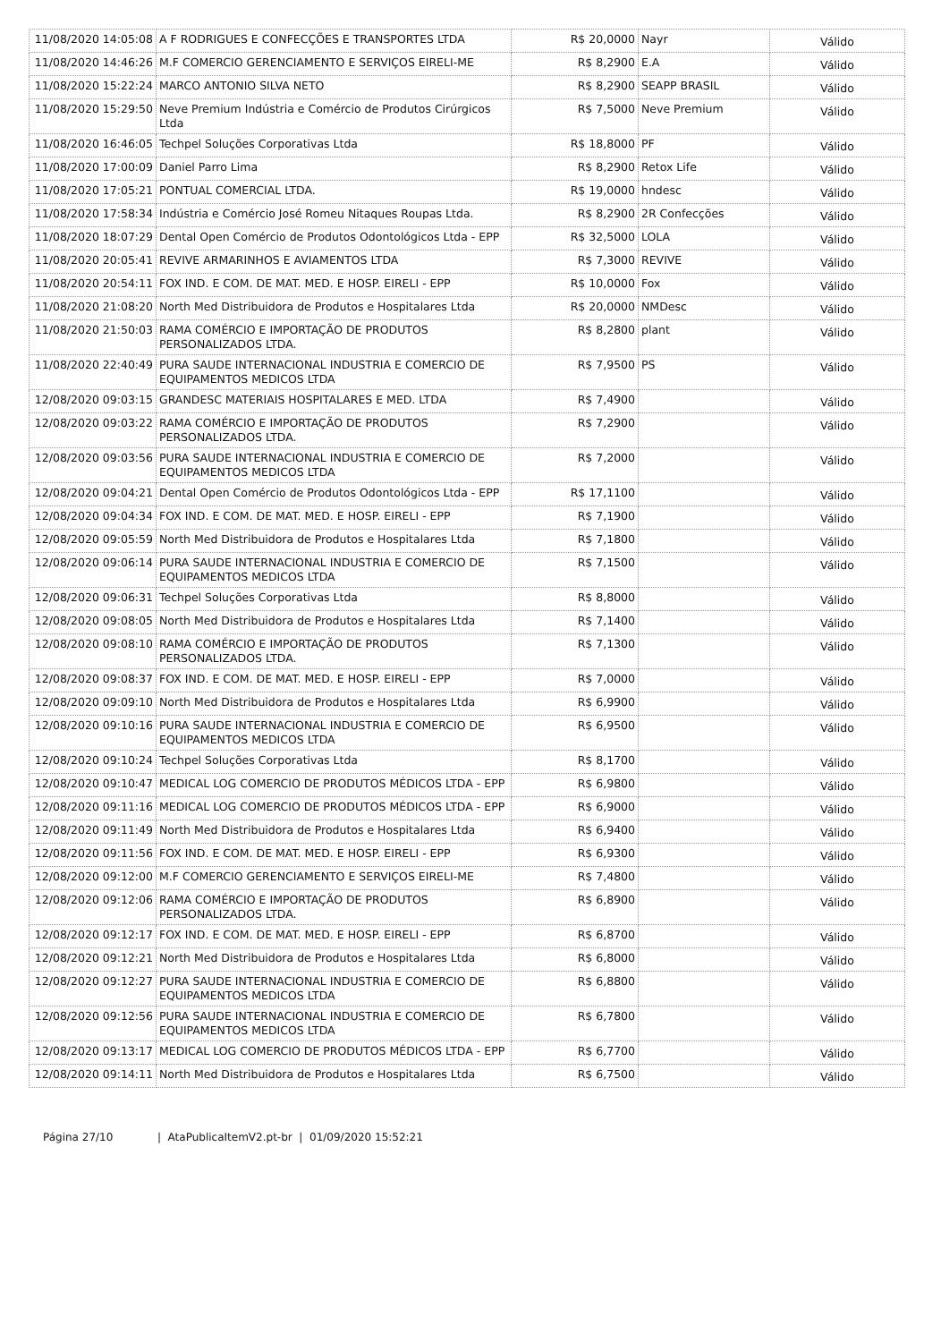| 11/08/2020 14:05:08 | A F RODRIGUES E CONFECÇÕES E TRANSPORTES LTDA | R$ 20,0000 | Nayr | Válido |
| 11/08/2020 14:46:26 | M.F COMERCIO GERENCIAMENTO E SERVIÇOS EIRELI-ME | R$ 8,2900 | E.A | Válido |
| 11/08/2020 15:22:24 | MARCO ANTONIO SILVA NETO | R$ 8,2900 | SEAPP BRASIL | Válido |
| 11/08/2020 15:29:50 | Neve Premium Indústria e Comércio de Produtos Cirúrgicos Ltda | R$ 7,5000 | Neve Premium | Válido |
| 11/08/2020 16:46:05 | Techpel Soluções Corporativas Ltda | R$ 18,8000 | PF | Válido |
| 11/08/2020 17:00:09 | Daniel Parro Lima | R$ 8,2900 | Retox Life | Válido |
| 11/08/2020 17:05:21 | PONTUAL COMERCIAL LTDA. | R$ 19,0000 | hndesc | Válido |
| 11/08/2020 17:58:34 | Indústria e Comércio José Romeu Nitaques Roupas Ltda. | R$ 8,2900 | 2R Confecções | Válido |
| 11/08/2020 18:07:29 | Dental Open Comércio de Produtos Odontológicos Ltda - EPP | R$ 32,5000 | LOLA | Válido |
| 11/08/2020 20:05:41 | REVIVE ARMARINHOS E AVIAMENTOS LTDA | R$ 7,3000 | REVIVE | Válido |
| 11/08/2020 20:54:11 | FOX IND. E COM. DE MAT. MED. E HOSP. EIRELI - EPP | R$ 10,0000 | Fox | Válido |
| 11/08/2020 21:08:20 | North Med Distribuidora de Produtos e Hospitalares Ltda | R$ 20,0000 | NMDesc | Válido |
| 11/08/2020 21:50:03 | RAMA COMÉRCIO E IMPORTAÇÃO DE PRODUTOS PERSONALIZADOS LTDA. | R$ 8,2800 | plant | Válido |
| 11/08/2020 22:40:49 | PURA SAUDE INTERNACIONAL INDUSTRIA E COMERCIO DE EQUIPAMENTOS MEDICOS LTDA | R$ 7,9500 | PS | Válido |
| 12/08/2020 09:03:15 | GRANDESC MATERIAIS HOSPITALARES E MED. LTDA | R$ 7,4900 | | Válido |
| 12/08/2020 09:03:22 | RAMA COMÉRCIO E IMPORTAÇÃO DE PRODUTOS PERSONALIZADOS LTDA. | R$ 7,2900 | | Válido |
| 12/08/2020 09:03:56 | PURA SAUDE INTERNACIONAL INDUSTRIA E COMERCIO DE EQUIPAMENTOS MEDICOS LTDA | R$ 7,2000 | | Válido |
| 12/08/2020 09:04:21 | Dental Open Comércio de Produtos Odontológicos Ltda - EPP | R$ 17,1100 | | Válido |
| 12/08/2020 09:04:34 | FOX IND. E COM. DE MAT. MED. E HOSP. EIRELI - EPP | R$ 7,1900 | | Válido |
| 12/08/2020 09:05:59 | North Med Distribuidora de Produtos e Hospitalares Ltda | R$ 7,1800 | | Válido |
| 12/08/2020 09:06:14 | PURA SAUDE INTERNACIONAL INDUSTRIA E COMERCIO DE EQUIPAMENTOS MEDICOS LTDA | R$ 7,1500 | | Válido |
| 12/08/2020 09:06:31 | Techpel Soluções Corporativas Ltda | R$ 8,8000 | | Válido |
| 12/08/2020 09:08:05 | North Med Distribuidora de Produtos e Hospitalares Ltda | R$ 7,1400 | | Válido |
| 12/08/2020 09:08:10 | RAMA COMÉRCIO E IMPORTAÇÃO DE PRODUTOS PERSONALIZADOS LTDA. | R$ 7,1300 | | Válido |
| 12/08/2020 09:08:37 | FOX IND. E COM. DE MAT. MED. E HOSP. EIRELI - EPP | R$ 7,0000 | | Válido |
| 12/08/2020 09:09:10 | North Med Distribuidora de Produtos e Hospitalares Ltda | R$ 6,9900 | | Válido |
| 12/08/2020 09:10:16 | PURA SAUDE INTERNACIONAL INDUSTRIA E COMERCIO DE EQUIPAMENTOS MEDICOS LTDA | R$ 6,9500 | | Válido |
| 12/08/2020 09:10:24 | Techpel Soluções Corporativas Ltda | R$ 8,1700 | | Válido |
| 12/08/2020 09:10:47 | MEDICAL LOG COMERCIO DE PRODUTOS MÉDICOS LTDA - EPP | R$ 6,9800 | | Válido |
| 12/08/2020 09:11:16 | MEDICAL LOG COMERCIO DE PRODUTOS MÉDICOS LTDA - EPP | R$ 6,9000 | | Válido |
| 12/08/2020 09:11:49 | North Med Distribuidora de Produtos e Hospitalares Ltda | R$ 6,9400 | | Válido |
| 12/08/2020 09:11:56 | FOX IND. E COM. DE MAT. MED. E HOSP. EIRELI - EPP | R$ 6,9300 | | Válido |
| 12/08/2020 09:12:00 | M.F COMERCIO GERENCIAMENTO E SERVIÇOS EIRELI-ME | R$ 7,4800 | | Válido |
| 12/08/2020 09:12:06 | RAMA COMÉRCIO E IMPORTAÇÃO DE PRODUTOS PERSONALIZADOS LTDA. | R$ 6,8900 | | Válido |
| 12/08/2020 09:12:17 | FOX IND. E COM. DE MAT. MED. E HOSP. EIRELI - EPP | R$ 6,8700 | | Válido |
| 12/08/2020 09:12:21 | North Med Distribuidora de Produtos e Hospitalares Ltda | R$ 6,8000 | | Válido |
| 12/08/2020 09:12:27 | PURA SAUDE INTERNACIONAL INDUSTRIA E COMERCIO DE EQUIPAMENTOS MEDICOS LTDA | R$ 6,8800 | | Válido |
| 12/08/2020 09:12:56 | PURA SAUDE INTERNACIONAL INDUSTRIA E COMERCIO DE EQUIPAMENTOS MEDICOS LTDA | R$ 6,7800 | | Válido |
| 12/08/2020 09:13:17 | MEDICAL LOG COMERCIO DE PRODUTOS MÉDICOS LTDA - EPP | R$ 6,7700 | | Válido |
| 12/08/2020 09:14:11 | North Med Distribuidora de Produtos e Hospitalares Ltda | R$ 6,7500 | | Válido |
Página 27/10 | AtaPublicaItemV2.pt-br | 01/09/2020 15:52:21